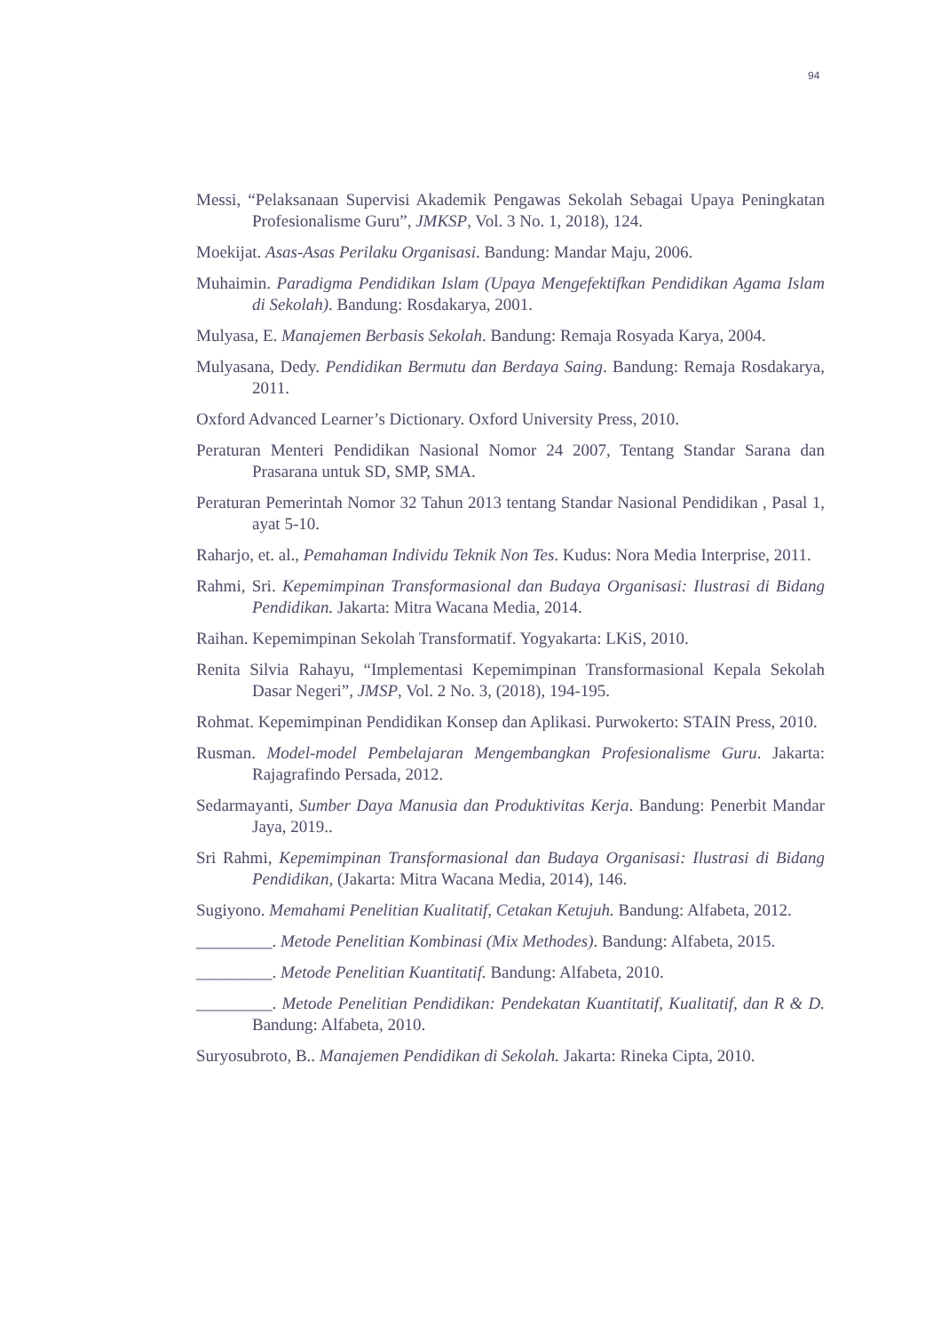94
Messi, “Pelaksanaan Supervisi Akademik Pengawas Sekolah Sebagai Upaya Peningkatan Profesionalisme Guru”, JMKSP, Vol. 3 No. 1, 2018), 124.
Moekijat. Asas-Asas Perilaku Organisasi. Bandung: Mandar Maju, 2006.
Muhaimin. Paradigma Pendidikan Islam (Upaya Mengefektifkan Pendidikan Agama Islam di Sekolah). Bandung: Rosdakarya, 2001.
Mulyasa, E. Manajemen Berbasis Sekolah. Bandung: Remaja Rosyada Karya, 2004.
Mulyasana, Dedy. Pendidikan Bermutu dan Berdaya Saing. Bandung: Remaja Rosdakarya, 2011.
Oxford Advanced Learner’s Dictionary. Oxford University Press, 2010.
Peraturan Menteri Pendidikan Nasional Nomor 24 2007, Tentang Standar Sarana dan Prasarana untuk SD, SMP, SMA.
Peraturan Pemerintah Nomor 32 Tahun 2013 tentang Standar Nasional Pendidikan , Pasal 1, ayat 5-10.
Raharjo, et. al., Pemahaman Individu Teknik Non Tes. Kudus: Nora Media Interprise, 2011.
Rahmi, Sri. Kepemimpinan Transformasional dan Budaya Organisasi: Ilustrasi di Bidang Pendidikan. Jakarta: Mitra Wacana Media, 2014.
Raihan. Kepemimpinan Sekolah Transformatif. Yogyakarta: LKiS, 2010.
Renita Silvia Rahayu, “Implementasi Kepemimpinan Transformasional Kepala Sekolah Dasar Negeri”, JMSP, Vol. 2 No. 3, (2018), 194-195.
Rohmat. Kepemimpinan Pendidikan Konsep dan Aplikasi. Purwokerto: STAIN Press, 2010.
Rusman. Model-model Pembelajaran Mengembangkan Profesionalisme Guru. Jakarta: Rajagrafindo Persada, 2012.
Sedarmayanti, Sumber Daya Manusia dan Produktivitas Kerja. Bandung: Penerbit Mandar Jaya, 2019..
Sri Rahmi, Kepemimpinan Transformasional dan Budaya Organisasi: Ilustrasi di Bidang Pendidikan, (Jakarta: Mitra Wacana Media, 2014), 146.
Sugiyono. Memahami Penelitian Kualitatif, Cetakan Ketujuh. Bandung: Alfabeta, 2012.
_________. Metode Penelitian Kombinasi (Mix Methodes). Bandung: Alfabeta, 2015.
_________. Metode Penelitian Kuantitatif. Bandung: Alfabeta, 2010.
_________. Metode Penelitian Pendidikan: Pendekatan Kuantitatif, Kualitatif, dan R & D. Bandung: Alfabeta, 2010.
Suryosubroto, B.. Manajemen Pendidikan di Sekolah. Jakarta: Rineka Cipta, 2010.